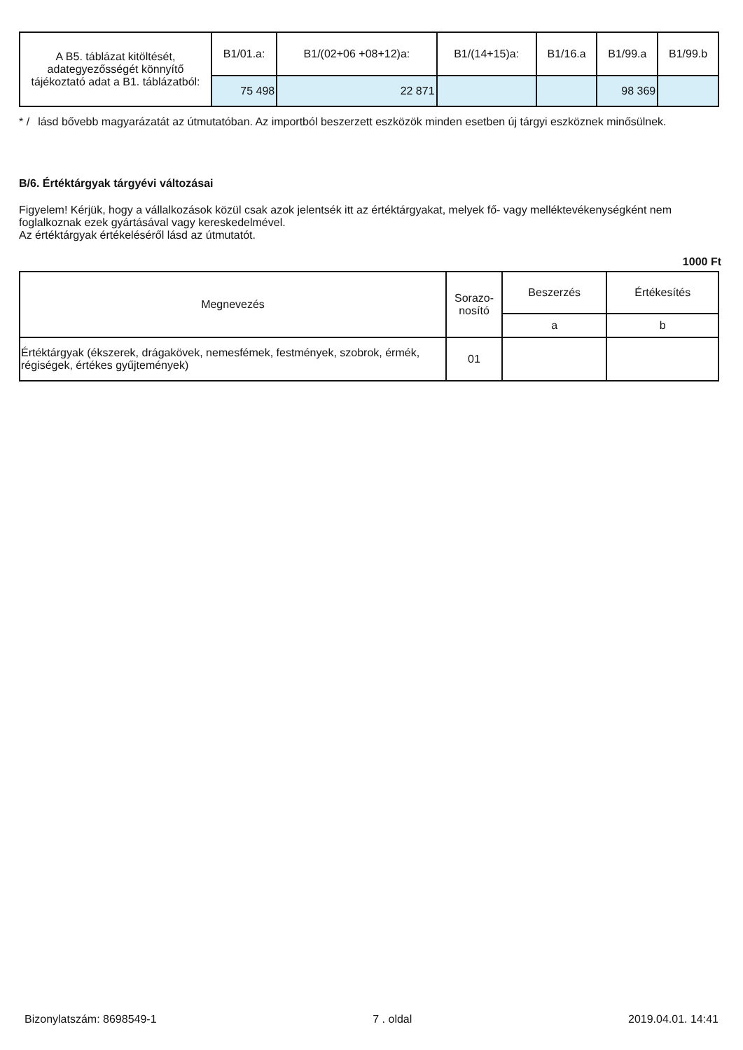| A B5. táblázat kitöltését, adategyezősségét könnyítő tájékoztató adat a B1. táblázatból: | B1/01.a: | B1/(02+06 +08+12)a: | B1/(14+15)a: | B1/16.a | B1/99.a | B1/99.b |
| | 75 498 | 22 871 | | | 98 369 | |
* /
lásd bővebb magyarázatát az útmutatóban. Az importból beszerzett eszközök minden esetben új tárgyi eszköznek minősülnek.
B/6. Értéktárgyak tárgyévi változásai
Figyelem! Kérjük, hogy a vállalkozások közül csak azok jelentsék itt az értéktárgyakat, melyek fő- vagy melléktevékenységként nem foglalkoznak ezek gyártásával vagy kereskedelmével.
Az értéktárgyak értékeléséről lásd az útmutatót.
1000 Ft
| Megnevezés | Sorazo- nosító | Beszerzés | Értékesítés |
| --- | --- | --- | --- |
| | | a | b |
| Értéktárgyak (ékszerek, drágakövek, nemesfémek, festmények, szobrok, érmék, régiségek, értékes gyűjtemények) | 01 | | |
Bizonylatszám: 8698549-1 7 . oldal 2019.04.01. 14:41